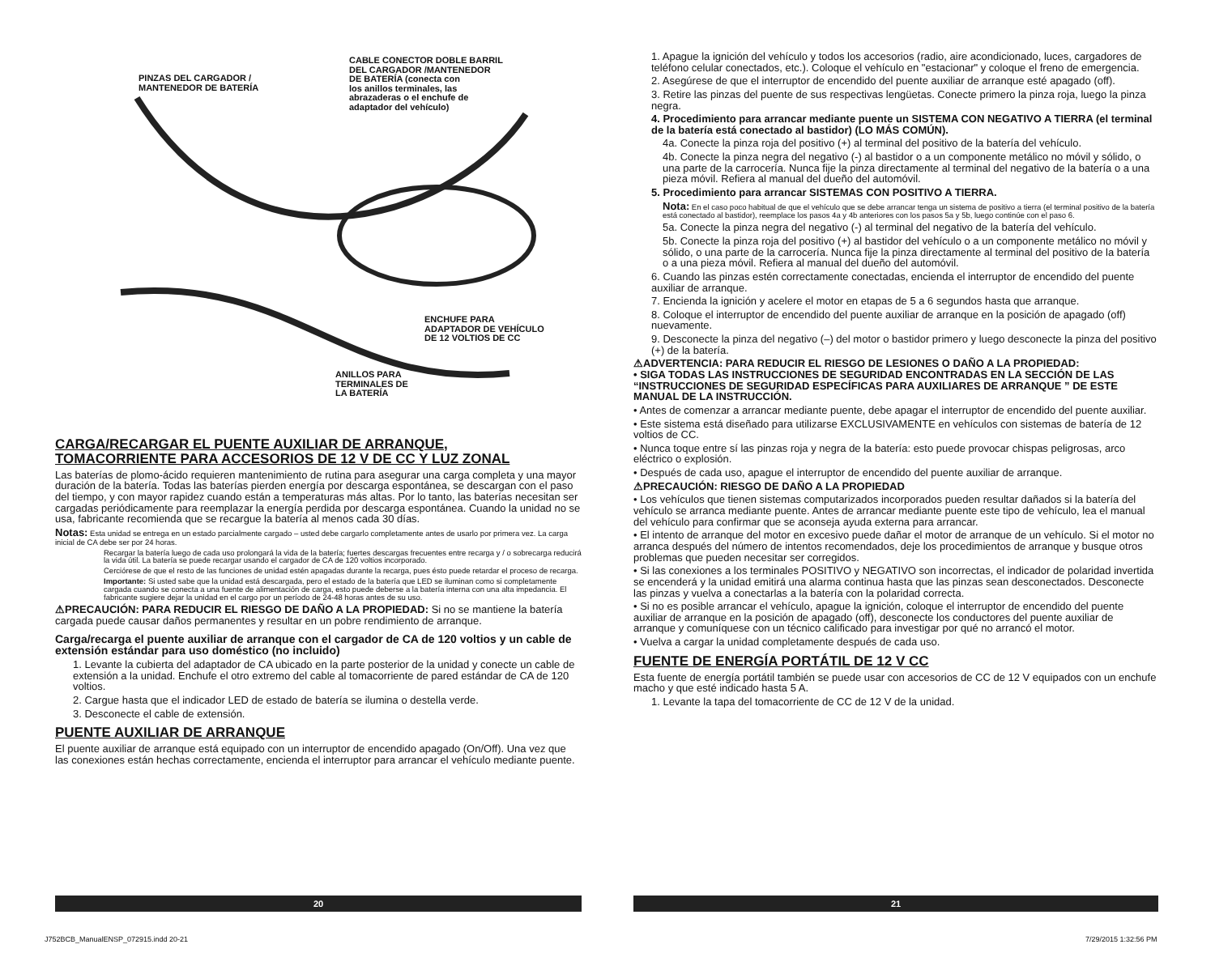PINZAS DEL CARGADOR /
MANTENEDOR DE BATERÍA
CABLE CONECTOR DOBLE BARRIL
DEL CARGADOR /MANTENEDOR
DE BATERÍA (conecta con
los anillos terminales, las
abrazaderas o el enchufe de
adaptador del vehículo)
ENCHUFE PARA
ADAPTADOR DE VEHÍCULO
DE 12 VOLTIOS DE CC
ANILLOS PARA
TERMINALES DE
LA BATERÍA
CARGA/RECARGAR EL PUENTE AUXILIAR DE ARRANQUE,
TOMACORRIENTE PARA ACCESORIOS DE 12 V DE CC Y LUZ ZONAL
Las baterías de plomo-ácido requieren mantenimiento de rutina para asegurar una carga completa y una mayor duración de la batería. Todas las baterías pierden energía por descarga espontánea, se descargan con el paso del tiempo, y con mayor rapidez cuando están a temperaturas más altas. Por lo tanto, las baterías necesitan ser cargadas periódicamente para reemplazar la energía perdida por descarga espontánea. Cuando la unidad no se usa, fabricante recomienda que se recargue la batería al menos cada 30 días.
Notas: Esta unidad se entrega en un estado parcialmente cargado – usted debe cargarlo completamente antes de usarlo por primera vez. La carga inicial de CA debe ser por 24 horas.
Recargar la batería luego de cada uso prolongará la vida de la batería; fuertes descargas frecuentes entre recarga y / o sobrecarga reducirá la vida útil. La batería se puede recargar usando el cargador de CA de 120 voltios incorporado.
Cerciórese de que el resto de las funciones de unidad estén apagadas durante la recarga, pues ésto puede retardar el proceso de recarga.
Importante: Si usted sabe que la unidad está descargada, pero el estado de la batería que LED se iluminan como si completamente cargada cuando se conecta a una fuente de alimentación de carga, esto puede deberse a la batería interna con una alta impedancia. El fabricante sugiere dejar la unidad en el cargo por un período de 24-48 horas antes de su uso.
⚠PRECAUCIÓN: PARA REDUCIR EL RIESGO DE DAÑO A LA PROPIEDAD: Si no se mantiene la batería cargada puede causar daños permanentes y resultar en un pobre rendimiento de arranque.
Carga/recarga el puente auxiliar de arranque con el cargador de CA de 120 voltios y un cable de extensión estándar para uso doméstico (no incluido)
1. Levante la cubierta del adaptador de CA ubicado en la parte posterior de la unidad y conecte un cable de extensión a la unidad. Enchufe el otro extremo del cable al tomacorriente de pared estándar de CA de 120 voltios.
2. Cargue hasta que el indicador LED de estado de batería se ilumina o destella verde.
3. Desconecte el cable de extensión.
PUENTE AUXILIAR DE ARRANQUE
El puente auxiliar de arranque está equipado con un interruptor de encendido apagado (On/Off). Una vez que las conexiones están hechas correctamente, encienda el interruptor para arrancar el vehículo mediante puente.
1. Apague la ignición del vehículo y todos los accesorios (radio, aire acondicionado, luces, cargadores de teléfono celular conectados, etc.). Coloque el vehículo en "estacionar" y coloque el freno de emergencia.
2. Asegúrese de que el interruptor de encendido del puente auxiliar de arranque esté apagado (off).
3. Retire las pinzas del puente de sus respectivas lengüetas. Conecte primero la pinza roja, luego la pinza negra.
4. Procedimiento para arrancar mediante puente un SISTEMA CON NEGATIVO A TIERRA (el terminal de la batería está conectado al bastidor) (LO MÁS COMÚN).
4a. Conecte la pinza roja del positivo (+) al terminal del positivo de la batería del vehículo.
4b. Conecte la pinza negra del negativo (-) al bastidor o a un componente metálico no móvil y sólido, o una parte de la carrocería. Nunca fije la pinza directamente al terminal del negativo de la batería o a una pieza móvil. Refiera al manual del dueño del automóvil.
5. Procedimiento para arrancar SISTEMAS CON POSITIVO A TIERRA.
Nota: En el caso poco habitual de que el vehículo que se debe arrancar tenga un sistema de positivo a tierra (el terminal positivo de la batería está conectado al bastidor), reemplace los pasos 4a y 4b anteriores con los pasos 5a y 5b, luego continúe con el paso 6.
5a. Conecte la pinza negra del negativo (-) al terminal del negativo de la batería del vehículo.
5b. Conecte la pinza roja del positivo (+) al bastidor del vehículo o a un componente metálico no móvil y sólido, o una parte de la carrocería. Nunca fije la pinza directamente al terminal del positivo de la batería o a una pieza móvil. Refiera al manual del dueño del automóvil.
6. Cuando las pinzas estén correctamente conectadas, encienda el interruptor de encendido del puente auxiliar de arranque.
7. Encienda la ignición y acelere el motor en etapas de 5 a 6 segundos hasta que arranque.
8. Coloque el interruptor de encendido del puente auxiliar de arranque en la posición de apagado (off) nuevamente.
9. Desconecte la pinza del negativo (–) del motor o bastidor primero y luego desconecte la pinza del positivo (+) de la batería.
⚠ADVERTENCIA: PARA REDUCIR EL RIESGO DE LESIONES O DAÑO A LA PROPIEDAD:
• SIGA TODAS LAS INSTRUCCIONES DE SEGURIDAD ENCONTRADAS EN LA SECCIÓN DE LAS “INSTRUCCIONES DE SEGURIDAD ESPECÍFICAS PARA AUXILIARES DE ARRANQUE ” DE ESTE MANUAL DE LA INSTRUCCIÓN.
• Antes de comenzar a arrancar mediante puente, debe apagar el interruptor de encendido del puente auxiliar.
• Este sistema está diseñado para utilizarse EXCLUSIVAMENTE en vehículos con sistemas de batería de 12 voltios de CC.
• Nunca toque entre sí las pinzas roja y negra de la batería: esto puede provocar chispas peligrosas, arco eléctrico o explosión.
• Después de cada uso, apague el interruptor de encendido del puente auxiliar de arranque.
⚠PRECAUCIÓN: RIESGO DE DAÑO A LA PROPIEDAD
• Los vehículos que tienen sistemas computarizados incorporados pueden resultar dañados si la batería del vehículo se arranca mediante puente. Antes de arrancar mediante puente este tipo de vehículo, lea el manual del vehículo para confirmar que se aconseja ayuda externa para arrancar.
• El intento de arranque del motor en excesivo puede dañar el motor de arranque de un vehículo. Si el motor no arranca después del número de intentos recomendados, deje los procedimientos de arranque y busque otros problemas que pueden necesitar ser corregidos.
• Si las conexiones a los terminales POSITIVO y NEGATIVO son incorrectas, el indicador de polaridad invertida se encenderá y la unidad emitirá una alarma continua hasta que las pinzas sean desconectados. Desconecte las pinzas y vuelva a conectarlas a la batería con la polaridad correcta.
• Si no es posible arrancar el vehículo, apague la ignición, coloque el interruptor de encendido del puente auxiliar de arranque en la posición de apagado (off), desconecte los conductores del puente auxiliar de arranque y comuníquese con un técnico calificado para investigar por qué no arrancó el motor.
• Vuelva a cargar la unidad completamente después de cada uso.
FUENTE DE ENERGÍA PORTÁTIL DE 12 V CC
Esta fuente de energía portátil también se puede usar con accesorios de CC de 12 V equipados con un enchufe macho y que esté indicado hasta 5 A.
1. Levante la tapa del tomacorriente de CC de 12 V de la unidad.
20 21
J752BCB_ManualENSP_072915.indd 20-21
7/29/2015 1:32:56 PM